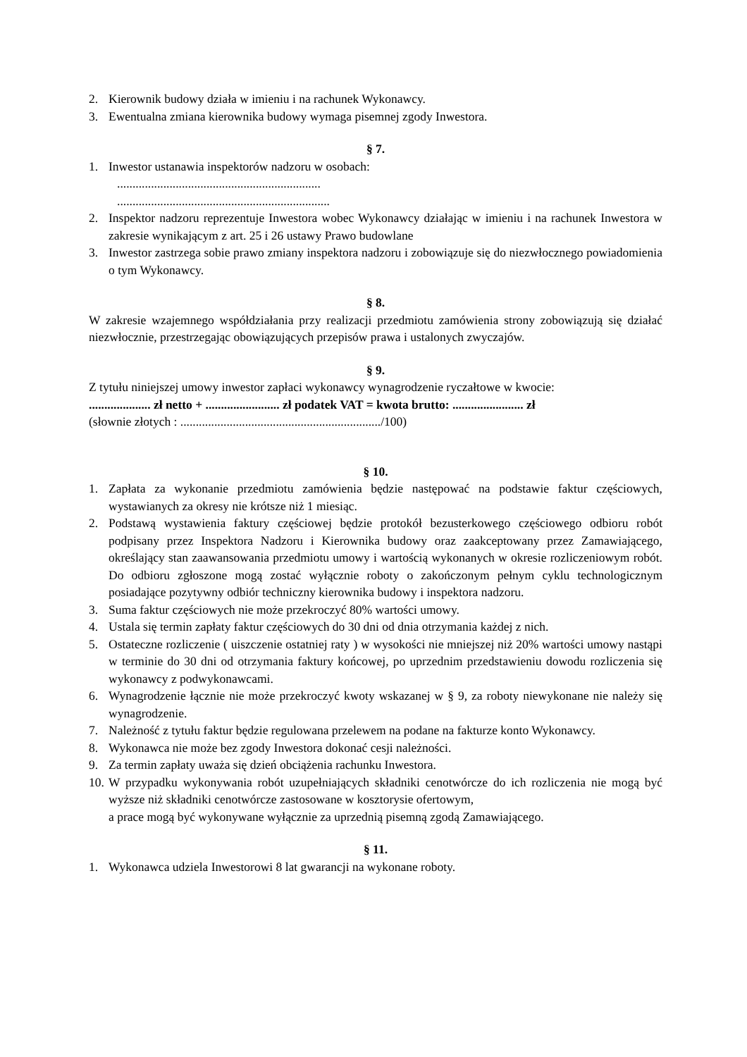2. Kierownik budowy działa w imieniu i na rachunek Wykonawcy.
3. Ewentualna zmiana kierownika budowy wymaga pisemnej zgody Inwestora.
§ 7.
1. Inwestor ustanawia inspektorów nadzoru w osobach:
..................................................................
.....................................................................
2. Inspektor nadzoru reprezentuje Inwestora wobec Wykonawcy działając w imieniu i na rachunek Inwestora w zakresie wynikającym z art. 25 i 26 ustawy Prawo budowlane
3. Inwestor zastrzega sobie prawo zmiany inspektora nadzoru i zobowiązuje się do niezwłocznego powiadomienia o tym Wykonawcy.
§ 8.
W zakresie wzajemnego współdziałania przy realizacji przedmiotu zamówienia strony zobowiązują się działać niezwłocznie, przestrzegając obowiązujących przepisów prawa i ustalonych zwyczajów.
§ 9.
Z tytułu niniejszej umowy inwestor zapłaci wykonawcy wynagrodzenie ryczałtowe w kwocie:
.................... zł netto + ........................ zł podatek VAT = kwota brutto: ....................... zł
(słownie złotych : ................................................................./100)
§ 10.
1. Zapłata za wykonanie przedmiotu zamówienia będzie następować na podstawie faktur częściowych, wystawianych za okresy nie krótsze niż 1 miesiąc.
2. Podstawą wystawienia faktury częściowej będzie protokół bezusterkowego częściowego odbioru robót podpisany przez Inspektora Nadzoru i Kierownika budowy oraz zaakceptowany przez Zamawiającego, określający stan zaawansowania przedmiotu umowy i wartością wykonanych w okresie rozliczeniowym robót. Do odbioru zgłoszone mogą zostać wyłącznie roboty o zakończonym pełnym cyklu technologicznym posiadające pozytywny odbiór techniczny kierownika budowy i inspektora nadzoru.
3. Suma faktur częściowych nie może przekroczyć 80% wartości umowy.
4. Ustala się termin zapłaty faktur częściowych do 30 dni od dnia otrzymania każdej z nich.
5. Ostateczne rozliczenie ( uiszczenie ostatniej raty ) w wysokości nie mniejszej niż 20% wartości umowy nastąpi w terminie do 30 dni od otrzymania faktury końcowej, po uprzednim przedstawieniu dowodu rozliczenia się wykonawcy z podwykonawcami.
6. Wynagrodzenie łącznie nie może przekroczyć kwoty wskazanej w § 9, za roboty niewykonane nie należy się wynagrodzenie.
7. Należność z tytułu faktur będzie regulowana przelewem na podane na fakturze konto Wykonawcy.
8. Wykonawca nie może bez zgody Inwestora dokonać cesji należności.
9. Za termin zapłaty uważa się dzień obciążenia rachunku Inwestora.
10. W przypadku wykonywania robót uzupełniających składniki cenotwórcze do ich rozliczenia nie mogą być wyższe niż składniki cenotwórcze zastosowane w kosztorysie ofertowym,
a prace mogą być wykonywane wyłącznie za uprzednią pisemną zgodą Zamawiającego.
§ 11.
1. Wykonawca udziela Inwestorowi 8 lat gwarancji na wykonane roboty.